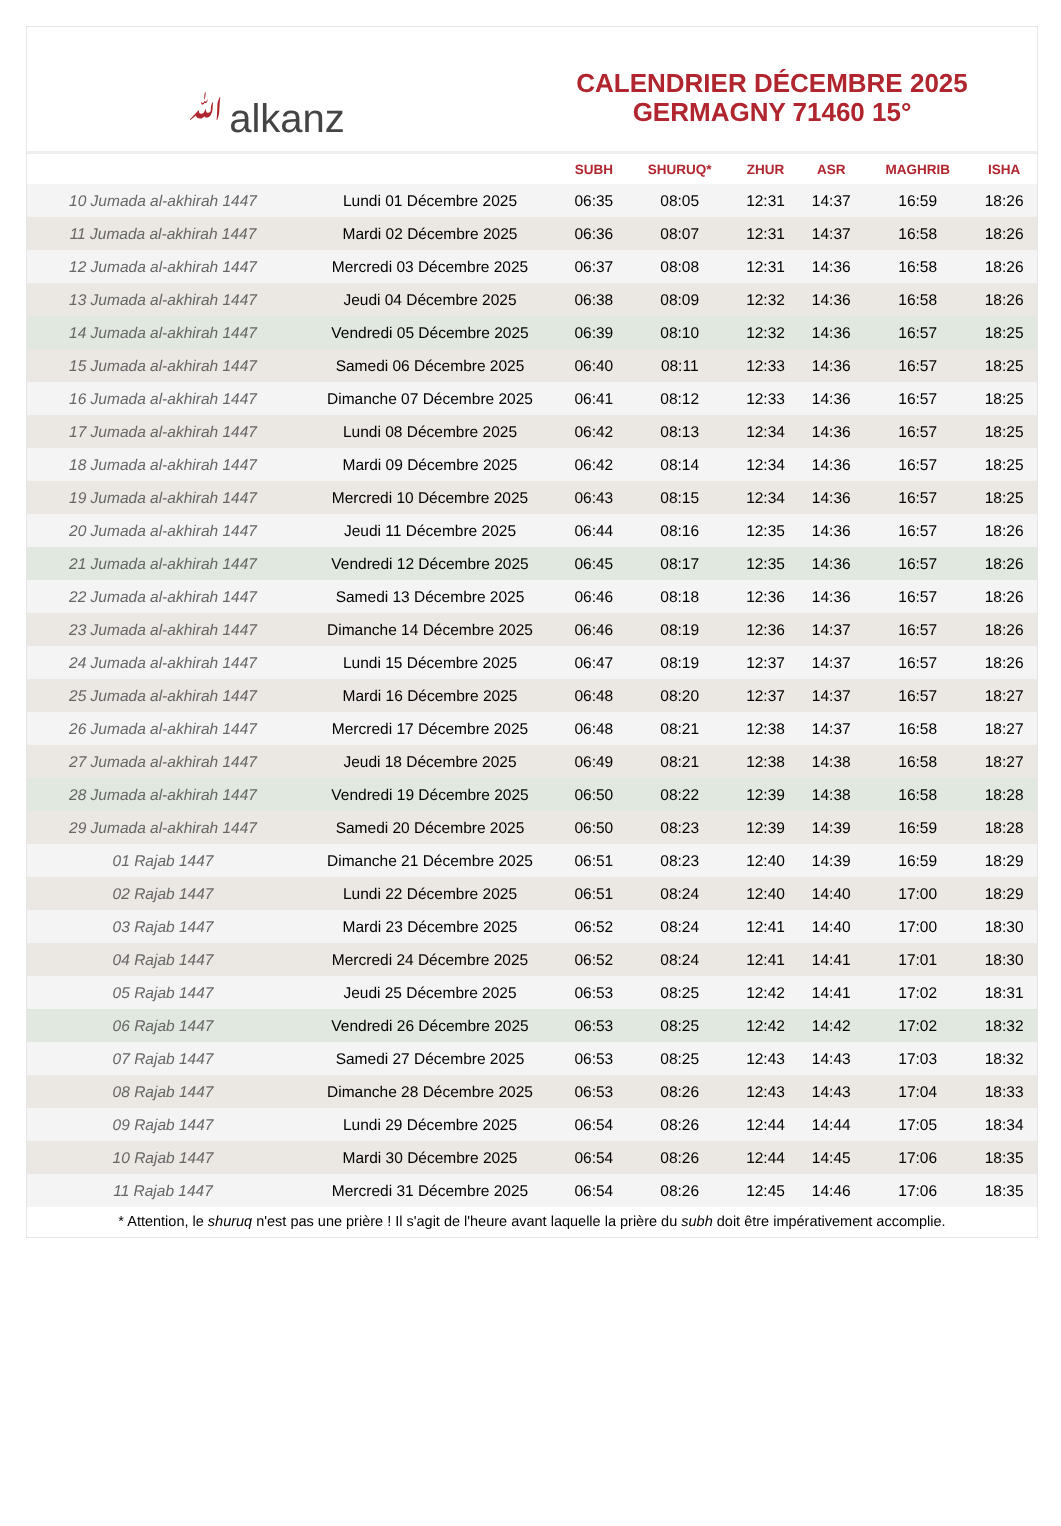ﷲalkanz
CALENDRIER DÉCEMBRE 2025
GERMAGNY 71460 15°
| | | SUBH | SHURUQ* | ZHUR | ASR | MAGHRIB | ISHA |
| --- | --- | --- | --- | --- | --- | --- | --- |
| 10 Jumada al-akhirah 1447 | Lundi 01 Décembre 2025 | 06:35 | 08:05 | 12:31 | 14:37 | 16:59 | 18:26 |
| 11 Jumada al-akhirah 1447 | Mardi 02 Décembre 2025 | 06:36 | 08:07 | 12:31 | 14:37 | 16:58 | 18:26 |
| 12 Jumada al-akhirah 1447 | Mercredi 03 Décembre 2025 | 06:37 | 08:08 | 12:31 | 14:36 | 16:58 | 18:26 |
| 13 Jumada al-akhirah 1447 | Jeudi 04 Décembre 2025 | 06:38 | 08:09 | 12:32 | 14:36 | 16:58 | 18:26 |
| 14 Jumada al-akhirah 1447 | Vendredi 05 Décembre 2025 | 06:39 | 08:10 | 12:32 | 14:36 | 16:57 | 18:25 |
| 15 Jumada al-akhirah 1447 | Samedi 06 Décembre 2025 | 06:40 | 08:11 | 12:33 | 14:36 | 16:57 | 18:25 |
| 16 Jumada al-akhirah 1447 | Dimanche 07 Décembre 2025 | 06:41 | 08:12 | 12:33 | 14:36 | 16:57 | 18:25 |
| 17 Jumada al-akhirah 1447 | Lundi 08 Décembre 2025 | 06:42 | 08:13 | 12:34 | 14:36 | 16:57 | 18:25 |
| 18 Jumada al-akhirah 1447 | Mardi 09 Décembre 2025 | 06:42 | 08:14 | 12:34 | 14:36 | 16:57 | 18:25 |
| 19 Jumada al-akhirah 1447 | Mercredi 10 Décembre 2025 | 06:43 | 08:15 | 12:34 | 14:36 | 16:57 | 18:25 |
| 20 Jumada al-akhirah 1447 | Jeudi 11 Décembre 2025 | 06:44 | 08:16 | 12:35 | 14:36 | 16:57 | 18:26 |
| 21 Jumada al-akhirah 1447 | Vendredi 12 Décembre 2025 | 06:45 | 08:17 | 12:35 | 14:36 | 16:57 | 18:26 |
| 22 Jumada al-akhirah 1447 | Samedi 13 Décembre 2025 | 06:46 | 08:18 | 12:36 | 14:36 | 16:57 | 18:26 |
| 23 Jumada al-akhirah 1447 | Dimanche 14 Décembre 2025 | 06:46 | 08:19 | 12:36 | 14:37 | 16:57 | 18:26 |
| 24 Jumada al-akhirah 1447 | Lundi 15 Décembre 2025 | 06:47 | 08:19 | 12:37 | 14:37 | 16:57 | 18:26 |
| 25 Jumada al-akhirah 1447 | Mardi 16 Décembre 2025 | 06:48 | 08:20 | 12:37 | 14:37 | 16:57 | 18:27 |
| 26 Jumada al-akhirah 1447 | Mercredi 17 Décembre 2025 | 06:48 | 08:21 | 12:38 | 14:37 | 16:58 | 18:27 |
| 27 Jumada al-akhirah 1447 | Jeudi 18 Décembre 2025 | 06:49 | 08:21 | 12:38 | 14:38 | 16:58 | 18:27 |
| 28 Jumada al-akhirah 1447 | Vendredi 19 Décembre 2025 | 06:50 | 08:22 | 12:39 | 14:38 | 16:58 | 18:28 |
| 29 Jumada al-akhirah 1447 | Samedi 20 Décembre 2025 | 06:50 | 08:23 | 12:39 | 14:39 | 16:59 | 18:28 |
| 01 Rajab 1447 | Dimanche 21 Décembre 2025 | 06:51 | 08:23 | 12:40 | 14:39 | 16:59 | 18:29 |
| 02 Rajab 1447 | Lundi 22 Décembre 2025 | 06:51 | 08:24 | 12:40 | 14:40 | 17:00 | 18:29 |
| 03 Rajab 1447 | Mardi 23 Décembre 2025 | 06:52 | 08:24 | 12:41 | 14:40 | 17:00 | 18:30 |
| 04 Rajab 1447 | Mercredi 24 Décembre 2025 | 06:52 | 08:24 | 12:41 | 14:41 | 17:01 | 18:30 |
| 05 Rajab 1447 | Jeudi 25 Décembre 2025 | 06:53 | 08:25 | 12:42 | 14:41 | 17:02 | 18:31 |
| 06 Rajab 1447 | Vendredi 26 Décembre 2025 | 06:53 | 08:25 | 12:42 | 14:42 | 17:02 | 18:32 |
| 07 Rajab 1447 | Samedi 27 Décembre 2025 | 06:53 | 08:25 | 12:43 | 14:43 | 17:03 | 18:32 |
| 08 Rajab 1447 | Dimanche 28 Décembre 2025 | 06:53 | 08:26 | 12:43 | 14:43 | 17:04 | 18:33 |
| 09 Rajab 1447 | Lundi 29 Décembre 2025 | 06:54 | 08:26 | 12:44 | 14:44 | 17:05 | 18:34 |
| 10 Rajab 1447 | Mardi 30 Décembre 2025 | 06:54 | 08:26 | 12:44 | 14:45 | 17:06 | 18:35 |
| 11 Rajab 1447 | Mercredi 31 Décembre 2025 | 06:54 | 08:26 | 12:45 | 14:46 | 17:06 | 18:35 |
* Attention, le shuruq n'est pas une prière ! Il s'agit de l'heure avant laquelle la prière du subh doit être impérativement accomplie.